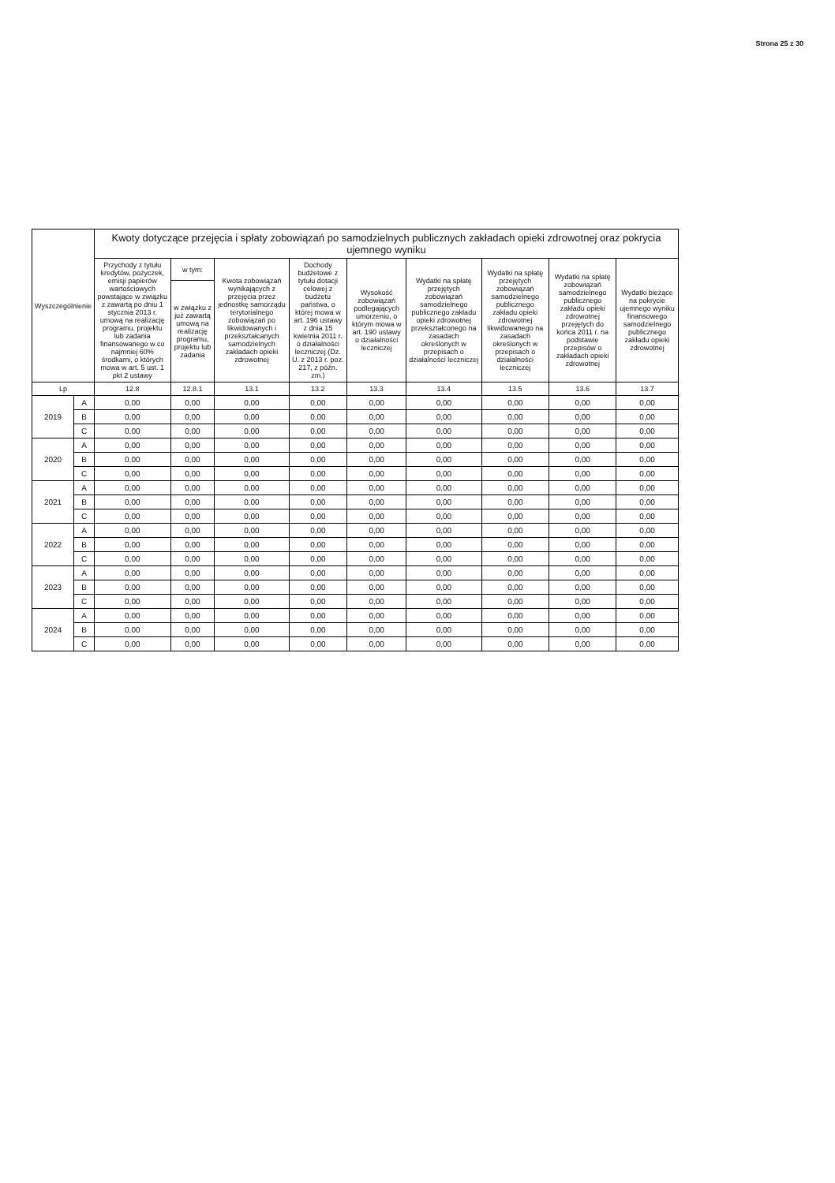Strona 25 z 30
| Wyszczególnienie | | Kwoty dotyczące przejęcia i spłaty zobowiązań po samodzielnych publicznych zakładach opieki zdrowotnej oraz pokrycia ujemnego wyniku | | | | | | | | |
| --- | --- | --- | --- | --- | --- | --- | --- | --- | --- | --- |
| | | Przychody z tytułu kredytów, pożyczek, emisji papierów wartościowych powstające w związku z zawartą po dniu 1 stycznia 2013 r. umową na realizację programu, projektu lub zadania finansowanego w co najmniej 60% środkami, o których mowa w art. 5 ust. 1 pkt 2 ustawy | w tym: | Kwota zobowiązań wynikających z przejęcia przez jednostkę samorządu terytorialnego zobowiązań po likwidowanych i przekształcanych samodzielnych zakładach opieki zdrowotnej | Dochody budżetowe z tytułu dotacji celowej z budżetu państwa, o której mowa w art. 196 ustawy z dnia 15 kwietnia 2011 r. o działalności leczniczej (Dz. U. z 2013 r. poz. 217, z późn. zm.) | Wysokość zobowiązań podlegających umorzeniu, o którym mowa w art. 190 ustawy o działalności leczniczej | Wydatki na spłatę przejętych zobowiązań samodzielnego publicznego zakładu opieki zdrowotnej przekształconego na zasadach określonych w przepisach o działalności leczniczej | Wydatki na spłatę przejętych zobowiązań samodzielnego publicznego zakładu opieki zdrowotnej likwidowanego na zasadach określonych w przepisach o działalności leczniczej | Wydatki na spłatę zobowiązań samodzielnego publicznego zakładu opieki zdrowotnej przejętych do końca 2011 r. na podstawie przepisów o zakładach opieki zdrowotnej | Wydatki bieżące na pokrycie ujemnego wyniku finansowego samodzielnego publicznego zakładu opieki zdrowotnej |
| | | | w związku z już zawartą umową na realizację programu, projektu lub zadania | | | | | | | |
| Lp | | 12.8 | 12.8.1 | 13.1 | 13.2 | 13.3 | 13.4 | 13.5 | 13.6 | 13.7 |
| 2019 | A | 0,00 | 0,00 | 0,00 | 0,00 | 0,00 | 0,00 | 0,00 | 0,00 | 0,00 |
| | B | 0,00 | 0,00 | 0,00 | 0,00 | 0,00 | 0,00 | 0,00 | 0,00 | 0,00 |
| | C | 0,00 | 0,00 | 0,00 | 0,00 | 0,00 | 0,00 | 0,00 | 0,00 | 0,00 |
| 2020 | A | 0,00 | 0,00 | 0,00 | 0,00 | 0,00 | 0,00 | 0,00 | 0,00 | 0,00 |
| | B | 0,00 | 0,00 | 0,00 | 0,00 | 0,00 | 0,00 | 0,00 | 0,00 | 0,00 |
| | C | 0,00 | 0,00 | 0,00 | 0,00 | 0,00 | 0,00 | 0,00 | 0,00 | 0,00 |
| 2021 | A | 0,00 | 0,00 | 0,00 | 0,00 | 0,00 | 0,00 | 0,00 | 0,00 | 0,00 |
| | B | 0,00 | 0,00 | 0,00 | 0,00 | 0,00 | 0,00 | 0,00 | 0,00 | 0,00 |
| | C | 0,00 | 0,00 | 0,00 | 0,00 | 0,00 | 0,00 | 0,00 | 0,00 | 0,00 |
| 2022 | A | 0,00 | 0,00 | 0,00 | 0,00 | 0,00 | 0,00 | 0,00 | 0,00 | 0,00 |
| | B | 0,00 | 0,00 | 0,00 | 0,00 | 0,00 | 0,00 | 0,00 | 0,00 | 0,00 |
| | C | 0,00 | 0,00 | 0,00 | 0,00 | 0,00 | 0,00 | 0,00 | 0,00 | 0,00 |
| 2023 | A | 0,00 | 0,00 | 0,00 | 0,00 | 0,00 | 0,00 | 0,00 | 0,00 | 0,00 |
| | B | 0,00 | 0,00 | 0,00 | 0,00 | 0,00 | 0,00 | 0,00 | 0,00 | 0,00 |
| | C | 0,00 | 0,00 | 0,00 | 0,00 | 0,00 | 0,00 | 0,00 | 0,00 | 0,00 |
| 2024 | A | 0,00 | 0,00 | 0,00 | 0,00 | 0,00 | 0,00 | 0,00 | 0,00 | 0,00 |
| | B | 0,00 | 0,00 | 0,00 | 0,00 | 0,00 | 0,00 | 0,00 | 0,00 | 0,00 |
| | C | 0,00 | 0,00 | 0,00 | 0,00 | 0,00 | 0,00 | 0,00 | 0,00 | 0,00 |